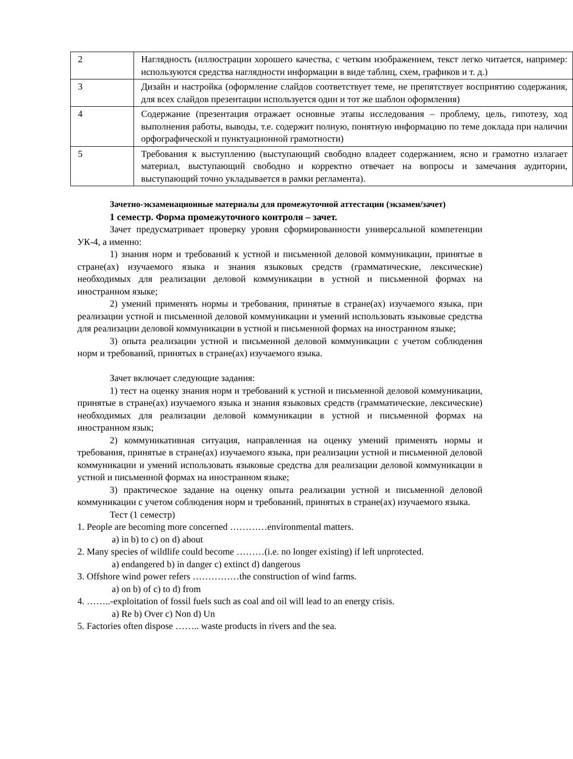| 2 | Наглядность (иллюстрации хорошего качества, с четким изображением, текст легко читается, например: используются средства наглядности информации в виде таблиц, схем, графиков и т. д.) |
| 3 | Дизайн и настройка (оформление слайдов соответствует теме, не препятствует восприятию содержания, для всех слайдов презентации используется один и тот же шаблон оформления) |
| 4 | Содержание (презентация отражает основные этапы исследования – проблему, цель, гипотезу, ход выполнения работы, выводы, т.е. содержит полную, понятную информацию по теме доклада при наличии орфографической и пунктуационной грамотности) |
| 5 | Требования к выступлению (выступающий свободно владеет содержанием, ясно и грамотно излагает материал, выступающий свободно и корректно отвечает на вопросы и замечания аудитории, выступающий точно укладывается в рамки регламента). |
Зачетно-экзаменационные материалы для промежуточной аттестации (экзамен/зачет)
1 семестр. Форма промежуточного контроля – зачет.
Зачет предусматривает проверку уровня сформированности универсальной компетенции УК-4, а именно:
1) знания норм и требований к устной и письменной деловой коммуникации, принятые в стране(ах) изучаемого языка и знания языковых средств (грамматические, лексические) необходимых для реализации деловой коммуникации в устной и письменной формах на иностранном языке;
2) умений применять нормы и требования, принятые в стране(ах) изучаемого языка, при реализации устной и письменной деловой коммуникации и умений использовать языковые средства для реализации деловой коммуникации в устной и письменной формах на иностранном языке;
3) опыта реализации устной и письменной деловой коммуникации с учетом соблюдения норм и требований, принятых в стране(ах) изучаемого языка.
Зачет включает следующие задания:
1) тест на оценку знания норм и требований к устной и письменной деловой коммуникации, принятые в стране(ах) изучаемого языка и знания языковых средств (грамматические, лексические) необходимых для реализации деловой коммуникации в устной и письменной формах на иностранном язык;
2) коммуникативная ситуация, направленная на оценку умений применять нормы и требования, принятые в стране(ах) изучаемого языка, при реализации устной и письменной деловой коммуникации и умений использовать языковые средства для реализации деловой коммуникации в устной и письменной формах на иностранном языке;
3) практическое задание на оценку опыта реализации устной и письменной деловой коммуникации с учетом соблюдения норм и требований, принятых в стране(ах) изучаемого языка.
Тест (1 семестр)
1. People are becoming more concerned …………environmental matters.
a) in b) to c) on d) about
2. Many species of wildlife could become ………(i.e. no longer existing) if left unprotected.
a) endangered b) in danger c) extinct d) dangerous
3. Offshore wind power refers ……………the construction of wind farms.
a) on b) of c) to d) from
4. ……..-exploitation of fossil fuels such as coal and oil will lead to an energy crisis.
a) Re b) Over c) Non d) Un
5. Factories often dispose …….. waste products in rivers and the sea.